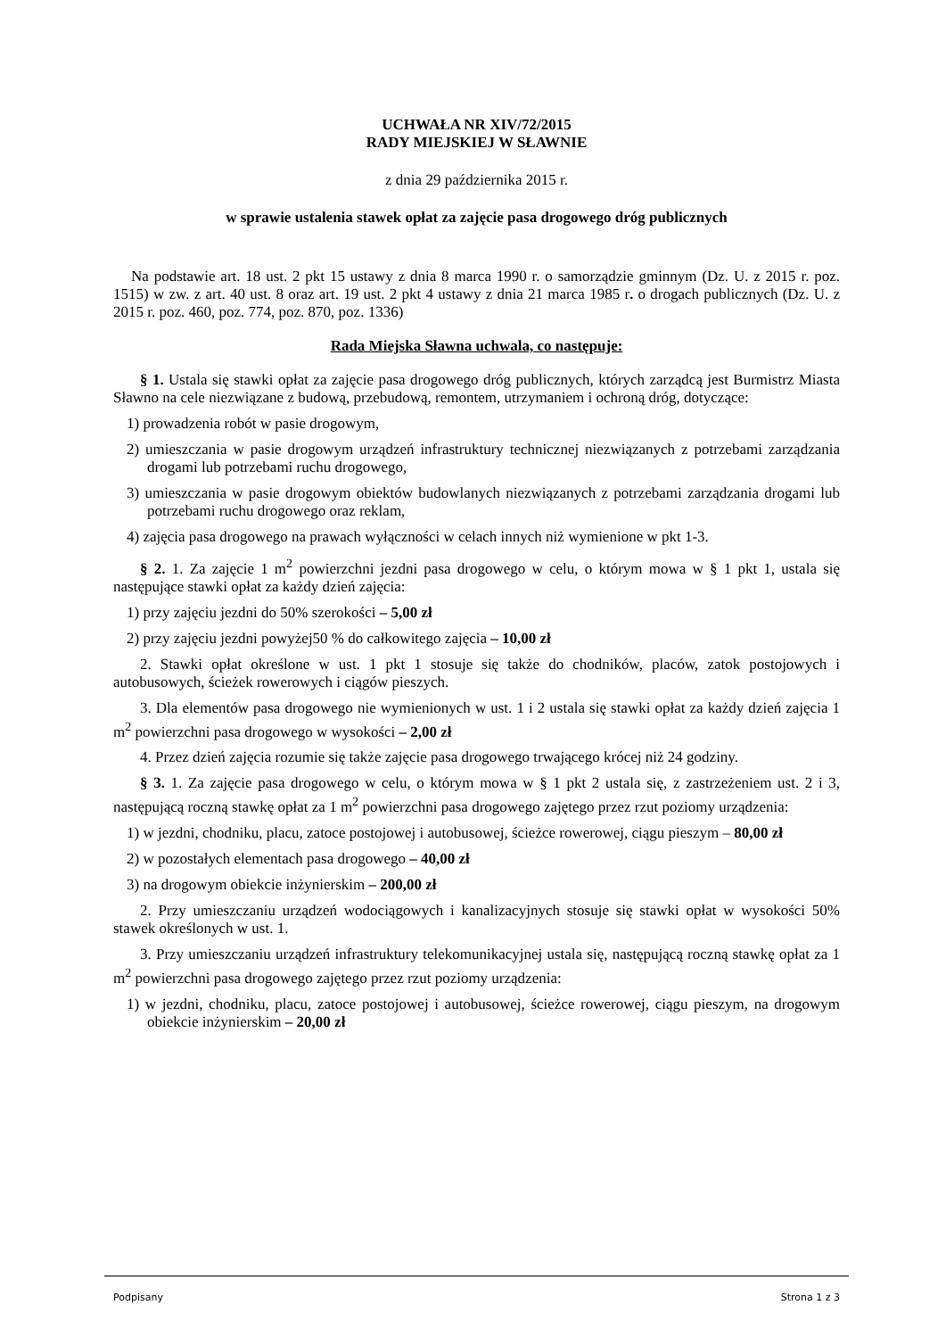UCHWAŁA NR XIV/72/2015
RADY MIEJSKIEJ W SŁAWNIE
z dnia 29 października 2015 r.
w sprawie ustalenia stawek opłat za zajęcie pasa drogowego dróg publicznych
Na podstawie art. 18 ust. 2 pkt 15 ustawy z dnia 8 marca 1990 r. o samorządzie gminnym (Dz. U. z 2015 r. poz. 1515) w zw. z art. 40 ust. 8 oraz art. 19 ust. 2 pkt 4 ustawy z dnia 21 marca 1985 r. o drogach publicznych (Dz. U. z 2015 r. poz. 460, poz. 774, poz. 870, poz. 1336)
Rada Miejska Sławna uchwala, co następuje:
§ 1. Ustala się stawki opłat za zajęcie pasa drogowego dróg publicznych, których zarządcą jest Burmistrz Miasta Sławno na cele niezwiązane z budową, przebudową, remontem, utrzymaniem i ochroną dróg, dotyczące:
1) prowadzenia robót w pasie drogowym,
2) umieszczania w pasie drogowym urządzeń infrastruktury technicznej niezwiązanych z potrzebami zarządzania drogami lub potrzebami ruchu drogowego,
3) umieszczania w pasie drogowym obiektów budowlanych niezwiązanych z potrzebami zarządzania drogami lub potrzebami ruchu drogowego oraz reklam,
4) zajęcia pasa drogowego na prawach wyłączności w celach innych niż wymienione w pkt 1-3.
§ 2. 1. Za zajęcie 1 m<sup>2</sup> powierzchni jezdni pasa drogowego w celu, o którym mowa w § 1 pkt 1, ustala się następujące stawki opłat za każdy dzień zajęcia:
1) przy zajęciu jezdni do 50% szerokości – 5,00 zł
2) przy zajęciu jezdni powyżej50 % do całkowitego zajęcia – 10,00 zł
2. Stawki opłat określone w ust. 1 pkt 1 stosuje się także do chodników, placów, zatok postojowych i autobusowych, ścieżek rowerowych i ciągów pieszych.
3. Dla elementów pasa drogowego nie wymienionych w ust. 1 i 2 ustala się stawki opłat za każdy dzień zajęcia 1 m<sup>2</sup> powierzchni pasa drogowego w wysokości – 2,00 zł
4. Przez dzień zajęcia rozumie się także zajęcie pasa drogowego trwającego krócej niż 24 godziny.
§ 3. 1. Za zajęcie pasa drogowego w celu, o którym mowa w § 1 pkt 2 ustala się, z zastrzeżeniem ust. 2 i 3, następującą roczną stawkę opłat za 1 m<sup>2</sup> powierzchni pasa drogowego zajętego przez rzut poziomy urządzenia:
1) w jezdni, chodniku, placu, zatoce postojowej i autobusowej, ścieżce rowerowej, ciągu pieszym – 80,00 zł
2) w pozostałych elementach pasa drogowego – 40,00 zł
3) na drogowym obiekcie inżynierskim – 200,00 zł
2. Przy umieszczaniu urządzeń wodociągowych i kanalizacyjnych stosuje się stawki opłat w wysokości 50% stawek określonych w ust. 1.
3. Przy umieszczaniu urządzeń infrastruktury telekomunikacyjnej ustala się, następującą roczną stawkę opłat za 1 m<sup>2</sup> powierzchni pasa drogowego zajętego przez rzut poziomy urządzenia:
1) w jezdni, chodniku, placu, zatoce postojowej i autobusowej, ścieżce rowerowej, ciągu pieszym, na drogowym obiekcie inżynierskim – 20,00 zł
Podpisany Strona 1 z 3